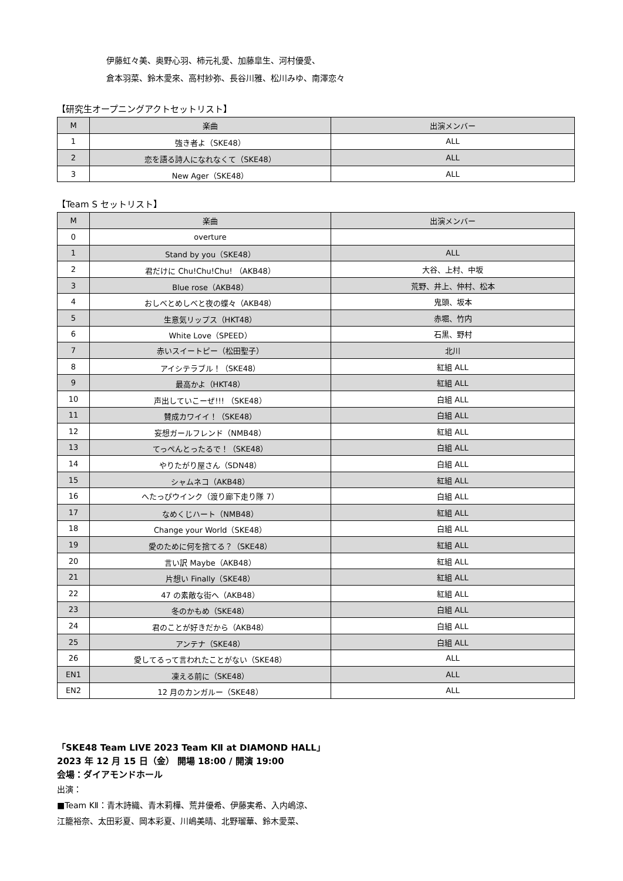伊藤虹々美、奥野心羽、柿元礼愛、加藤皐生、河村優愛、
倉本羽菜、鈴木愛來、高村紗弥、長谷川雅、松川みゆ、南澤恋々
【研究生オープニングアクトセットリスト】
| M | 楽曲 | 出演メンバー |
| --- | --- | --- |
| 1 | 強き者よ（SKE48） | ALL |
| 2 | 恋を語る詩人になれなくて（SKE48） | ALL |
| 3 | New Ager（SKE48） | ALL |
【Team S セットリスト】
| M | 楽曲 | 出演メンバー |
| --- | --- | --- |
| 0 | overture | |
| 1 | Stand by you（SKE48） | ALL |
| 2 | 君だけに Chu!Chu!Chu! （AKB48） | 大谷、上村、中坂 |
| 3 | Blue rose（AKB48） | 荒野、井上、仲村、松本 |
| 4 | おしべとめしべと夜の蝶々（AKB48） | 鬼頭、坂本 |
| 5 | 生意気リップス（HKT48） | 赤堀、竹内 |
| 6 | White Love（SPEED） | 石黒、野村 |
| 7 | 赤いスイートピー（松田聖子） | 北川 |
| 8 | アイシテラブル！（SKE48） | 紅組 ALL |
| 9 | 最高かよ（HKT48） | 紅組 ALL |
| 10 | 声出していこーぜ!!! （SKE48） | 白組 ALL |
| 11 | 賛成カワイイ！（SKE48） | 白組 ALL |
| 12 | 妄想ガールフレンド（NMB48） | 紅組 ALL |
| 13 | てっぺんとったるで！（SKE48） | 白組 ALL |
| 14 | やりたがり屋さん（SDN48） | 白組 ALL |
| 15 | シャムネコ（AKB48） | 紅組 ALL |
| 16 | へたっぴウインク（渡り廊下走り隊 7） | 白組 ALL |
| 17 | なめくじハート（NMB48） | 紅組 ALL |
| 18 | Change your World（SKE48） | 白組 ALL |
| 19 | 愛のために何を捨てる？（SKE48） | 紅組 ALL |
| 20 | 言い訳 Maybe（AKB48） | 紅組 ALL |
| 21 | 片想い Finally（SKE48） | 紅組 ALL |
| 22 | 47 の素敵な街へ（AKB48） | 紅組 ALL |
| 23 | 冬のかもめ（SKE48） | 白組 ALL |
| 24 | 君のことが好きだから（AKB48） | 白組 ALL |
| 25 | アンテナ（SKE48） | 白組 ALL |
| 26 | 愛してるって言われたことがない（SKE48） | ALL |
| EN1 | 凍える前に（SKE48） | ALL |
| EN2 | 12 月のカンガルー（SKE48） | ALL |
「SKE48 Team LIVE 2023 Team KⅡ at DIAMOND HALL」
2023 年 12 月 15 日（金） 開場 18:00 / 開演 19:00
会場：ダイアモンドホール
出演：
■Team KⅡ：青木詩織、青木莉樺、荒井優希、伊藤実希、入内嶋涼、
江籠裕奈、太田彩夏、岡本彩夏、川嶋美晴、北野瑠華、鈴木愛菜、